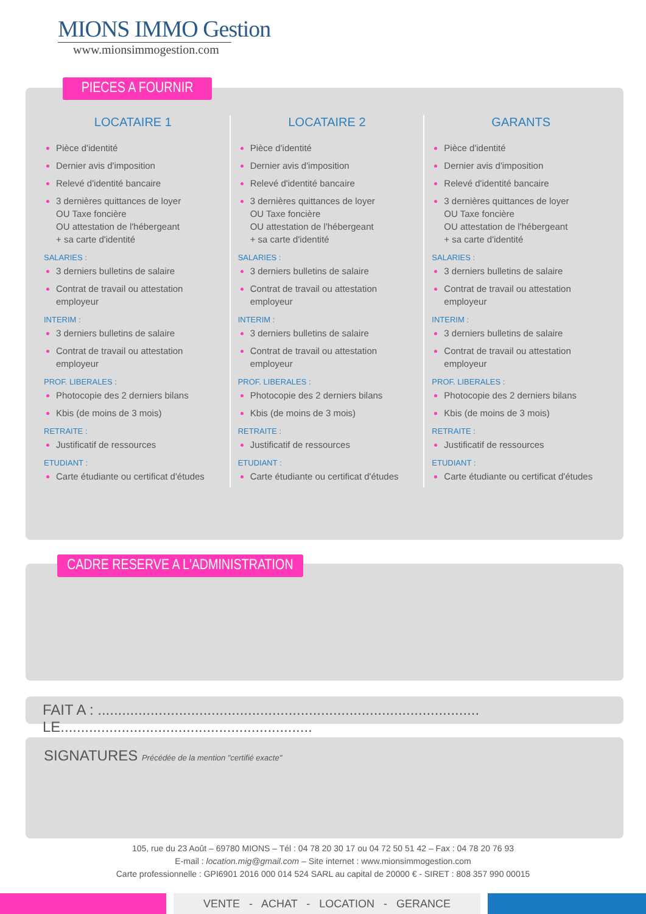MIONS IMMO Gestion
www.mionsimmogestion.com
LOCATAIRE 1
Pièce d'identité
Dernier avis d'imposition
Relevé d'identité bancaire
3 dernières quittances de loyer
OU Taxe foncière
OU attestation de l'hébergeant
+ sa carte d'identité
SALARIES :
3 derniers bulletins de salaire
Contrat de travail ou attestation employeur
INTERIM :
3 derniers bulletins de salaire
Contrat de travail ou attestation employeur
PROF. LIBERALES :
Photocopie des 2 derniers bilans
Kbis (de moins de 3 mois)
RETRAITE :
Justificatif de ressources
ETUDIANT :
Carte étudiante ou certificat d'études
LOCATAIRE 2
Pièce d'identité
Dernier avis d'imposition
Relevé d'identité bancaire
3 dernières quittances de loyer
OU Taxe foncière
OU attestation de l'hébergeant
+ sa carte d'identité
SALARIES :
3 derniers bulletins de salaire
Contrat de travail ou attestation employeur
INTERIM :
3 derniers bulletins de salaire
Contrat de travail ou attestation employeur
PROF. LIBERALES :
Photocopie des 2 derniers bilans
Kbis (de moins de 3 mois)
RETRAITE :
Justificatif de ressources
ETUDIANT :
Carte étudiante ou certificat d'études
GARANTS
Pièce d'identité
Dernier avis d'imposition
Relevé d'identité bancaire
3 dernières quittances de loyer
OU Taxe foncière
OU attestation de l'hébergeant
+ sa carte d'identité
SALARIES :
3 derniers bulletins de salaire
Contrat de travail ou attestation employeur
INTERIM :
3 derniers bulletins de salaire
Contrat de travail ou attestation employeur
PROF. LIBERALES :
Photocopie des 2 derniers bilans
Kbis (de moins de 3 mois)
RETRAITE :
Justificatif de ressources
ETUDIANT :
Carte étudiante ou certificat d'études
PIECES A FOURNIR
CADRE RESERVE A L'ADMINISTRATION
FAIT A : .............................................................................................. LE..............................................................
SIGNATURES Précédée de la mention "certifié exacte"
105, rue du 23 Août – 69780 MIONS – Tél : 04 78 20 30 17 ou 04 72 50 51 42 – Fax : 04 78 20 76 93
E-mail : location.mig@gmail.com – Site internet : www.mionsimmogestion.com
Carte professionnelle : GPI6901 2016 000 014 524 SARL au capital de 20000 € - SIRET : 808 357 990 00015
VENTE - ACHAT - LOCATION - GERANCE